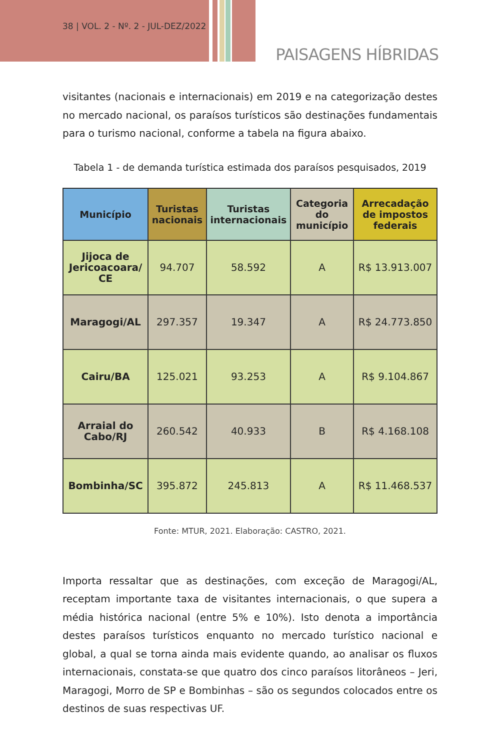38 | VOL. 2 - Nº. 2 - JUL-DEZ/2022
PAISAGENS HÍBRIDAS
visitantes (nacionais e internacionais) em 2019 e na categorização destes no mercado nacional, os paraísos turísticos são destinações fundamentais para o turismo nacional, conforme a tabela na figura abaixo.
Tabela 1 - de demanda turística estimada dos paraísos pesquisados, 2019
| Município | Turistas nacionais | Turistas internacionais | Categoria do município | Arrecadação de impostos federais |
| --- | --- | --- | --- | --- |
| Jijoca de Jericoacoara/ CE | 94.707 | 58.592 | A | R$ 13.913.007 |
| Maragogi/AL | 297.357 | 19.347 | A | R$ 24.773.850 |
| Cairu/BA | 125.021 | 93.253 | A | R$ 9.104.867 |
| Arraial do Cabo/RJ | 260.542 | 40.933 | B | R$ 4.168.108 |
| Bombinha/SC | 395.872 | 245.813 | A | R$ 11.468.537 |
Fonte: MTUR, 2021. Elaboração: CASTRO, 2021.
Importa ressaltar que as destinações, com exceção de Maragogi/AL, receptam importante taxa de visitantes internacionais, o que supera a média histórica nacional (entre 5% e 10%). Isto denota a importância destes paraísos turísticos enquanto no mercado turístico nacional e global, a qual se torna ainda mais evidente quando, ao analisar os fluxos internacionais, constata-se que quatro dos cinco paraísos litorâneos – Jeri, Maragogi, Morro de SP e Bombinhas – são os segundos colocados entre os destinos de suas respectivas UF.